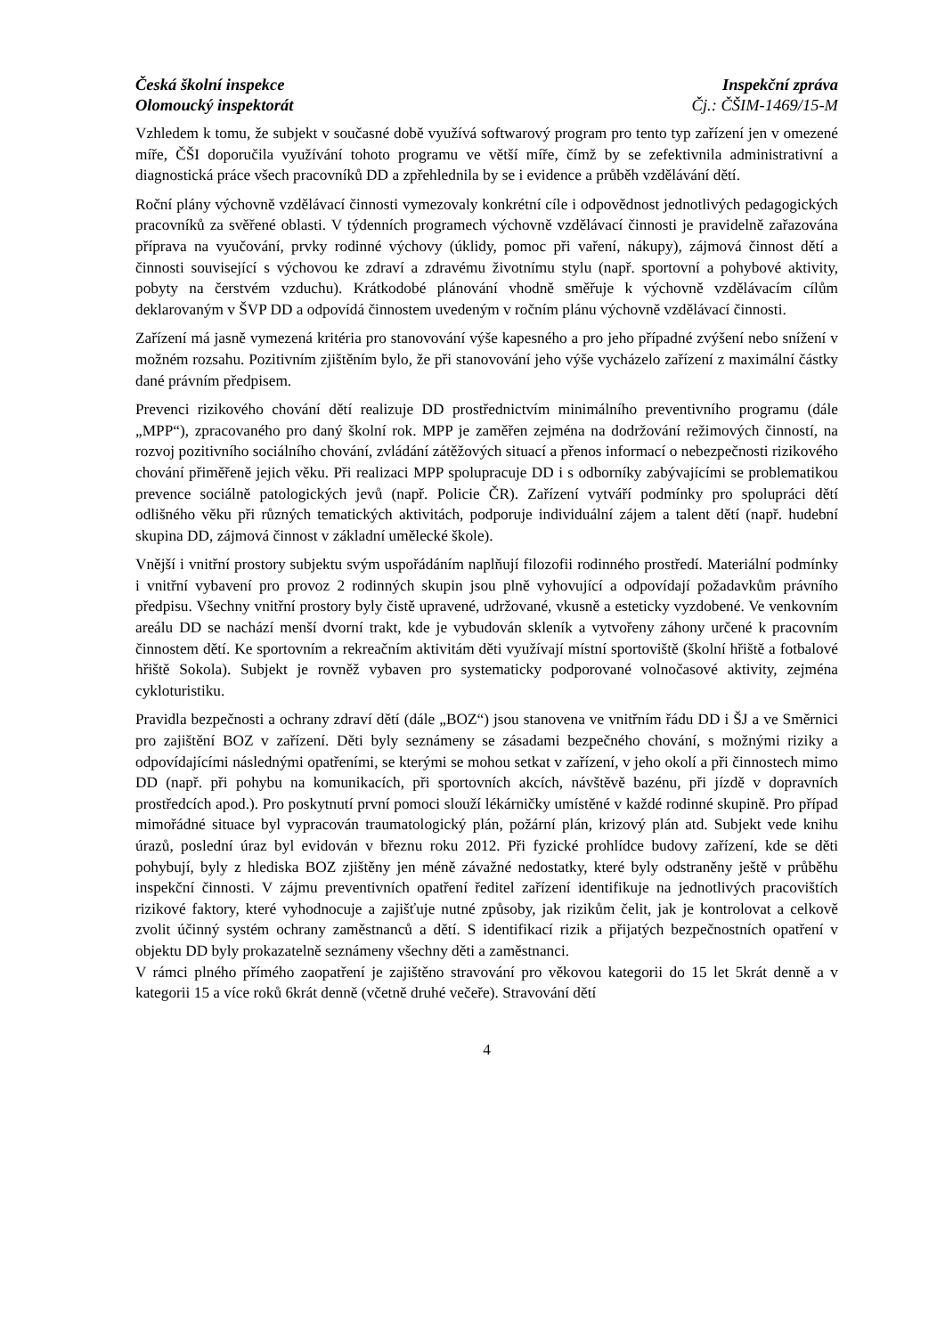Česká školní inspekce
Olomoucký inspektorát
Inspekční zpráva
Čj.: ČŠIM-1469/15-M
Vzhledem k tomu, že subjekt v současné době využívá softwarový program pro tento typ zařízení jen v omezené míře, ČŠI doporučila využívání tohoto programu ve větší míře, čímž by se zefektivnila administrativní a diagnostická práce všech pracovníků DD a zpřehlednila by se i evidence a průběh vzdělávání dětí.
Roční plány výchovně vzdělávací činnosti vymezovaly konkrétní cíle i odpovědnost jednotlivých pedagogických pracovníků za svěřené oblasti. V týdenních programech výchovně vzdělávací činnosti je pravidelně zařazována příprava na vyučování, prvky rodinné výchovy (úklidy, pomoc při vaření, nákupy), zájmová činnost dětí a činnosti související s výchovou ke zdraví a zdravému životnímu stylu (např. sportovní a pohybové aktivity, pobyty na čerstvém vzduchu). Krátkodobé plánování vhodně směřuje k výchovně vzdělávacím cílům deklarovaným v ŠVP DD a odpovídá činnostem uvedeným v ročním plánu výchovně vzdělávací činnosti.
Zařízení má jasně vymezená kritéria pro stanovování výše kapesného a pro jeho případné zvýšení nebo snížení v možném rozsahu. Pozitivním zjištěním bylo, že při stanovování jeho výše vycházelo zařízení z maximální částky dané právním předpisem.
Prevenci rizikového chování dětí realizuje DD prostřednictvím minimálního preventivního programu (dále „MPP“), zpracovaného pro daný školní rok. MPP je zaměřen zejména na dodržování režimových činností, na rozvoj pozitivního sociálního chování, zvládání zátěžových situací a přenos informací o nebezpečnosti rizikového chování přiměřeně jejich věku. Při realizaci MPP spolupracuje DD i s odborníky zabývajícími se problematikou prevence sociálně patologických jevů (např. Policie ČR). Zařízení vytváří podmínky pro spolupráci dětí odlišného věku při různých tematických aktivitách, podporuje individuální zájem a talent dětí (např. hudební skupina DD, zájmová činnost v základní umělecké škole).
Vnější i vnitřní prostory subjektu svým uspořádáním naplňují filozofii rodinného prostředí. Materiální podmínky i vnitřní vybavení pro provoz 2 rodinných skupin jsou plně vyhovující a odpovídají požadavkům právního předpisu. Všechny vnitřní prostory byly čistě upravené, udržované, vkusně a esteticky vyzdobené. Ve venkovním areálu DD se nachází menší dvorní trakt, kde je vybudován skleník a vytvořeny záhony určené k pracovním činnostem dětí. Ke sportovním a rekreačním aktivitám děti využívají místní sportoviště (školní hřiště a fotbalové hřiště Sokola). Subjekt je rovněž vybaven pro systematicky podporované volnočasové aktivity, zejména cykloturistiku.
Pravidla bezpečnosti a ochrany zdraví dětí (dále „BOZ“) jsou stanovena ve vnitřním řádu DD i ŠJ a ve Směrnici pro zajištění BOZ v zařízení. Děti byly seznámeny se zásadami bezpečného chování, s možnými riziky a odpovídajícími následnými opatřeními, se kterými se mohou setkat v zařízení, v jeho okolí a při činnostech mimo DD (např. při pohybu na komunikacích, při sportovních akcích, návštěvě bazénu, při jízdě v dopravních prostředcích apod.). Pro poskytnutí první pomoci slouží lékárničky umístěné v každé rodinné skupině. Pro případ mimořádné situace byl vypracován traumatologický plán, požární plán, krizový plán atd. Subjekt vede knihu úrazů, poslední úraz byl evidován v březnu roku 2012. Při fyzické prohlídce budovy zařízení, kde se děti pohybují, byly z hlediska BOZ zjištěny jen méně závažné nedostatky, které byly odstraněny ještě v průběhu inspekční činnosti. V zájmu preventivních opatření ředitel zařízení identifikuje na jednotlivých pracovištích rizikové faktory, které vyhodnocuje a zajišťuje nutné způsoby, jak rizikům čelit, jak je kontrolovat a celkově zvolit účinný systém ochrany zaměstnanců a dětí. S identifikací rizik a přijatých bezpečnostních opatření v objektu DD byly prokazatelně seznámeny všechny děti a zaměstnanci.
V rámci plného přímého zaopatření je zajištěno stravování pro věkovou kategorii do 15 let 5krát denně a v kategorii 15 a více roků 6krát denně (včetně druhé večeře). Stravování dětí
4